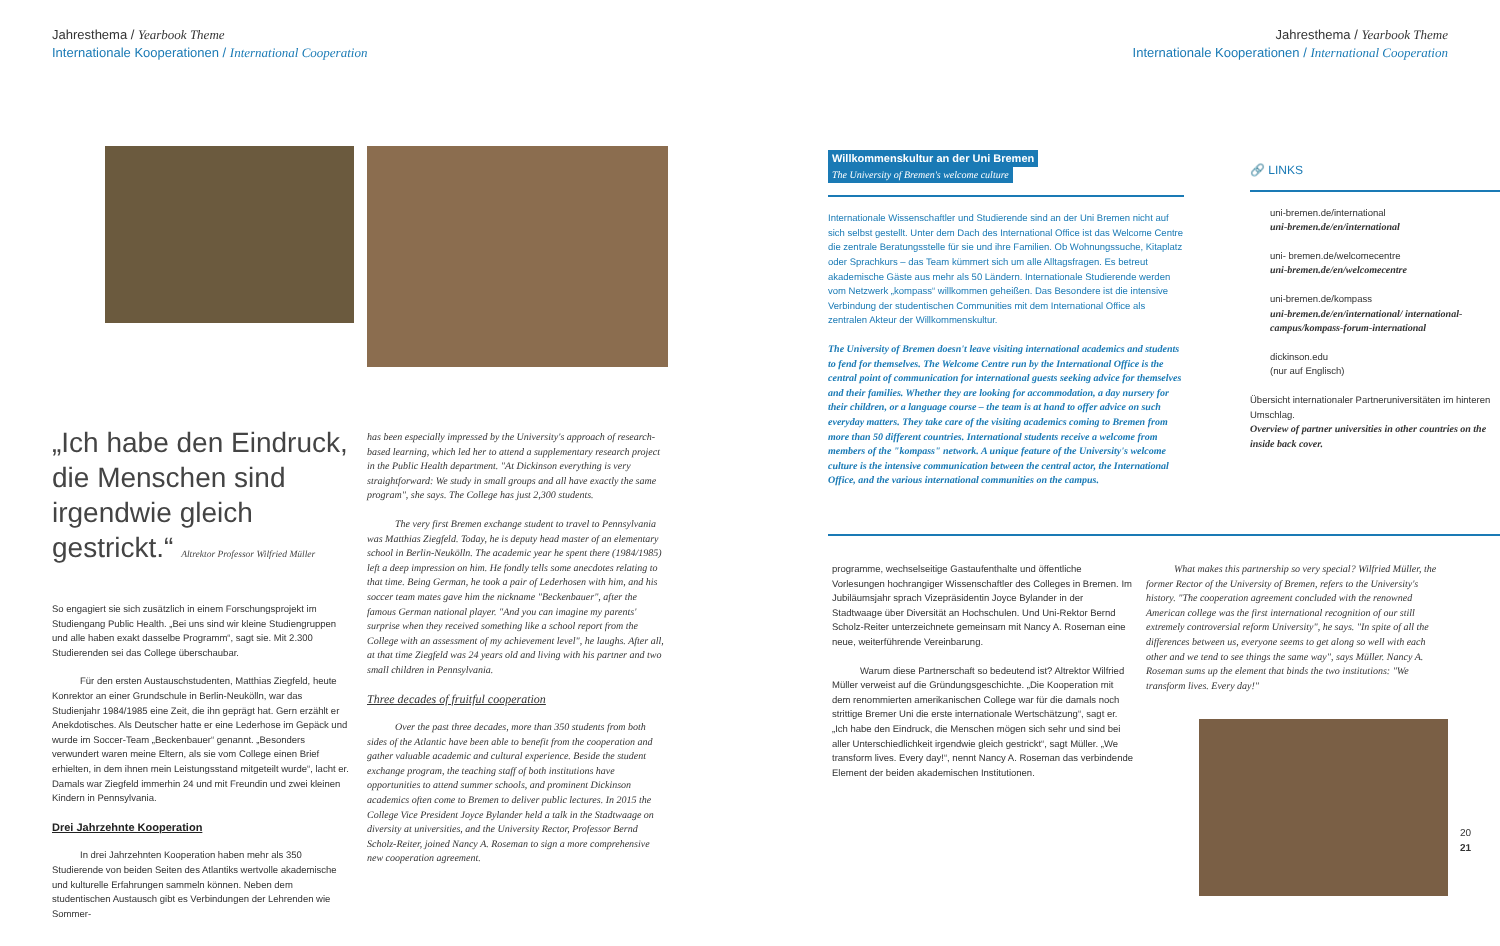Jahresthema / Yearbook Theme
Internationale Kooperationen / International Cooperation
„Ich habe den Eindruck, die Menschen sind irgendwie gleich gestrickt.“ Altrektor Professor Wilfried Müller
So engagiert sie sich zusätzlich in einem Forschungsprojekt im Studiengang Public Health. „Bei uns sind wir kleine Studiengruppen und alle haben exakt dasselbe Programm“, sagt sie. Mit 2.300 Studierenden sei das College überschaubar.
Für den ersten Austauschstudenten, Matthias Ziegfeld, heute Konrektor an einer Grundschule in Berlin-Neukölln, war das Studienjahr 1984/1985 eine Zeit, die ihn geprägt hat. Gern erzählt er Anekdotisches. Als Deutscher hatte er eine Lederhose im Gepäck und wurde im Soccer-Team „Beckenbauer“ genannt. „Besonders verwundert waren meine Eltern, als sie vom College einen Brief erhielten, in dem ihnen mein Leistungsstand mitgeteilt wurde“, lacht er. Damals war Ziegfeld immerhin 24 und mit Freundin und zwei kleinen Kindern in Pennsylvania.
Drei Jahrzehnte Kooperation
In drei Jahrzehnten Kooperation haben mehr als 350 Studierende von beiden Seiten des Atlantiks wertvolle akademische und kulturelle Erfahrungen sammeln können. Neben dem studentischen Austausch gibt es Verbindungen der Lehrenden wie Sommer-
has been especially impressed by the University's approach of research-based learning, which led her to attend a supplementary research project in the Public Health department. "At Dickinson everything is very straightforward: We study in small groups and all have exactly the same program", she says. The College has just 2,300 students.
The very first Bremen exchange student to travel to Pennsylvania was Matthias Ziegfeld. Today, he is deputy head master of an elementary school in Berlin-Neukölln. The academic year he spent there (1984/1985) left a deep impression on him. He fondly tells some anecdotes relating to that time. Being German, he took a pair of Lederhosen with him, and his soccer team mates gave him the nickname "Beckenbauer", after the famous German national player. "And you can imagine my parents' surprise when they received something like a school report from the College with an assessment of my achievement level", he laughs. After all, at that time Ziegfeld was 24 years old and living with his partner and two small children in Pennsylvania.
Three decades of fruitful cooperation
Over the past three decades, more than 350 students from both sides of the Atlantic have been able to benefit from the cooperation and gather valuable academic and cultural experience. Beside the student exchange program, the teaching staff of both institutions have opportunities to attend summer schools, and prominent Dickinson academics often come to Bremen to deliver public lectures. In 2015 the College Vice President Joyce Bylander held a talk in the Stadtwaage on diversity at universities, and the University Rector, Professor Bernd Scholz-Reiter, joined Nancy A. Roseman to sign a more comprehensive new cooperation agreement.
Jahresthema / Yearbook Theme
Internationale Kooperationen / International Cooperation
Willkommenskultur an der Uni Bremen
The University of Bremen's welcome culture
Internationale Wissenschaftler und Studierende sind an der Uni Bremen nicht auf sich selbst gestellt. Unter dem Dach des International Office ist das Welcome Centre die zentrale Beratungsstelle für sie und ihre Familien. Ob Wohnungssuche, Kitaplatz oder Sprachkurs – das Team kümmert sich um alle Alltagsfragen. Es betreut akademische Gäste aus mehr als 50 Ländern. Internationale Studierende werden vom Netzwerk „kompass“ willkommen geheißen. Das Besondere ist die intensive Verbindung der studentischen Communities mit dem International Office als zentralen Akteur der Willkommenskultur.
The University of Bremen doesn't leave visiting international academics and students to fend for themselves. The Welcome Centre run by the International Office is the central point of communication for international guests seeking advice for themselves and their families. Whether they are looking for accommodation, a day nursery for their children, or a language course – the team is at hand to offer advice on such everyday matters. They take care of the visiting academics coming to Bremen from more than 50 different countries. International students receive a welcome from members of the "kompass" network. A unique feature of the University's welcome culture is the intensive communication between the central actor, the International Office, and the various international communities on the campus.
🔗 LINKS
uni-bremen.de/international
uni-bremen.de/en/international
uni- bremen.de/welcomecentre
uni-bremen.de/en/welcomecentre
uni-bremen.de/kompass
uni-bremen.de/en/international/ international-campus/kompass-forum-international
dickinson.edu
(nur auf Englisch)
Übersicht internationaler Partneruniversitäten im hinteren Umschlag.
Overview of partner universities in other countries on the inside back cover.
programme, wechselseitige Gastaufenthalte und öffentliche Vorlesungen hochrangiger Wissenschaftler des Colleges in Bremen. Im Jubiläumsjahr sprach Vizepräsidentin Joyce Bylander in der Stadtwaage über Diversität an Hochschulen. Und Uni-Rektor Bernd Scholz-Reiter unterzeichnete gemeinsam mit Nancy A. Roseman eine neue, weiterführende Vereinbarung.
Warum diese Partnerschaft so bedeutend ist? Altrektor Wilfried Müller verweist auf die Gründungsgeschichte. „Die Kooperation mit dem renommierten amerikanischen College war für die damals noch strittige Bremer Uni die erste internationale Wertschätzung“, sagt er. „Ich habe den Eindruck, die Menschen mögen sich sehr und sind bei aller Unterschiedlichkeit irgendwie gleich gestrickt“, sagt Müller. „We transform lives. Every day!“, nennt Nancy A. Roseman das verbindende Element der beiden akademischen Institutionen.
What makes this partnership so very special? Wilfried Müller, the former Rector of the University of Bremen, refers to the University's history. "The cooperation agreement concluded with the renowned American college was the first international recognition of our still extremely controversial reform University", he says. "In spite of all the differences between us, everyone seems to get along so well with each other and we tend to see things the same way", says Müller. Nancy A. Roseman sums up the element that binds the two institutions: "We transform lives. Every day!"
20
21